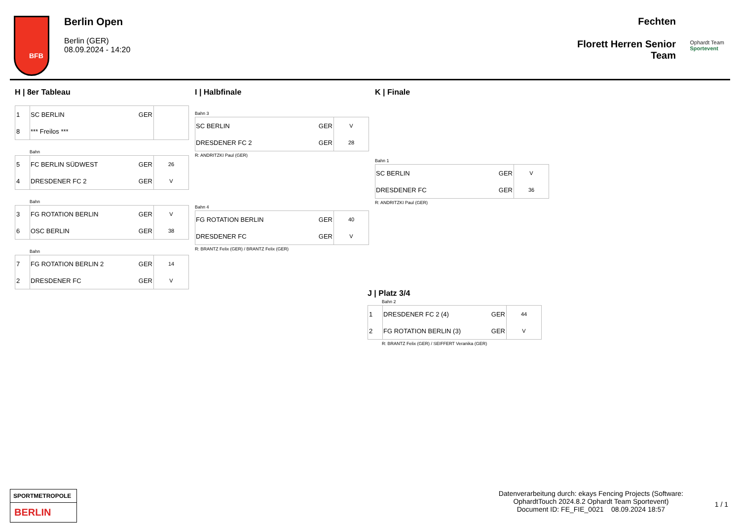BFB
Berlin Open
Berlin (GER)
08.09.2024 - 14:20
Fechten
Florett Herren Senior
Team
Ophardt Team
Sportevent
H | 8er Tableau
| 1 | SC BERLIN | GER | |
| 8 | *** Freilos *** | | |
Bahn
| 5 | FC BERLIN SÜDWEST | GER | 26 |
| 4 | DRESDENER FC 2 | GER | V |
Bahn
| 3 | FG ROTATION BERLIN | GER | V |
| 6 | OSC BERLIN | GER | 38 |
Bahn
| 7 | FG ROTATION BERLIN 2 | GER | 14 |
| 2 | DRESDENER FC | GER | V |
I | Halbfinale
Bahn 3
| SC BERLIN | GER | V |
| DRESDENER FC 2 | GER | 28 |
R: ANDRITZKI Paul (GER)
Bahn 4
| FG ROTATION BERLIN | GER | 40 |
| DRESDENER FC | GER | V |
R: BRANTZ Felix (GER) / BRANTZ Felix (GER)
K | Finale
Bahn 1
| SC BERLIN | GER | V |
| DRESDENER FC | GER | 36 |
R: ANDRITZKI Paul (GER)
J | Platz 3/4
Bahn 2
| 1 | DRESDENER FC 2 (4) | GER | 44 |
| 2 | FG ROTATION BERLIN (3) | GER | V |
R: BRANTZ Felix (GER) / SEIFFERT Veranika (GER)
SPORTMETROPOLE
BERLIN
Datenverarbeitung durch: ekays Fencing Projects (Software:
OphardtTouch 2024.8.2 Ophardt Team Sportevent)
Document ID: FE_FIE_0021 08.09.2024 18:57
1 / 1